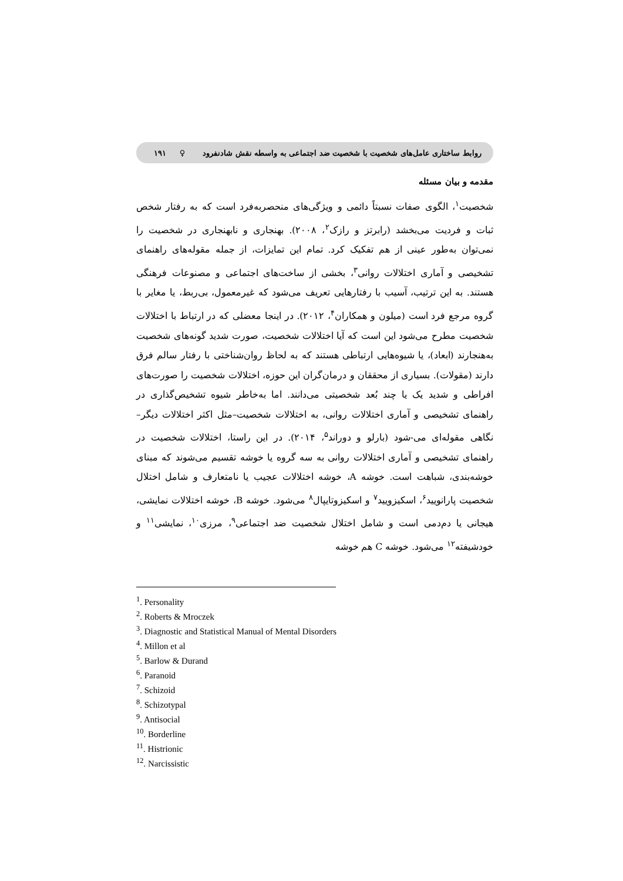روابط ساختاری عامل‌های شخصیت با شخصیت ضد اجتماعی به واسطه نقش شادنفرود ♀ ۱۹۱
مقدمه و بیان مسئله
شخصیت<sup>۱</sup>، الگوی صفات نسبتاً دائمی و ویژگی‌های منحصربه‌فرد است که به رفتار شخص ثبات و فردیت می‌بخشد (رابرتز و رازک<sup>۲</sup>، ۲۰۰۸). بهنجاری و نابهنجاری در شخصیت را نمی‌توان به‌طور عینی از هم تفکیک کرد. تمام این تمایزات، از جمله مقوله‌های راهنمای تشخیصی و آماری اختلالات روانی<sup>۳</sup>، بخشی از ساخت‌های اجتماعی و مصنوعات فرهنگی هستند. به این ترتیب، آسیب با رفتارهایی تعریف می‌شود که غیرمعمول، بی‌ربط، یا مغایر با گروه مرجع فرد است (میلون و همکاران<sup>۴</sup>، ۲۰۱۲). در اینجا معضلی که در ارتباط با اختلالات شخصیت مطرح می‌شود این است که آیا اختلالات شخصیت، صورت شدید گونه‌های شخصیت به‌هنجارند (ابعاد)، یا شیوه‌هایی ارتباطی هستند که به لحاظ روان‌شناختی با رفتار سالم فرق دارند (مقولات). بسیاری از محققان و درمان‌گران این حوزه، اختلالات شخصیت را صورت‌های افراطی و شدید یک یا چند بُعد شخصیتی می‌دانند. اما به‌خاطر شیوه تشخیص‌گذاری در راهنمای تشخیصی و آماری اختلالات روانی، به اختلالات شخصیت–مثل اکثر اختلالات دیگر– نگاهی مقوله‌ای می-شود (بارلو و دوراند<sup>۵</sup>، ۲۰۱۴). در این راستا، اختلالات شخصیت در راهنمای تشخیصی و آماری اختلالات روانی به سه گروه یا خوشه تقسیم می‌شوند که مبنای خوشه‌بندی، شباهت است. خوشه A، خوشه اختلالات عجیب یا نامتعارف و شامل اختلال شخصیت پارانویید<sup>۶</sup>، اسکیزویید<sup>۷</sup> و اسکیزوتایپال<sup>۸</sup> می‌شود. خوشه B، خوشه اختلالات نمایشی، هیجانی یا دم‌دمی است و شامل اختلال شخصیت ضد اجتماعی<sup>۹</sup>، مرزی<sup>۱۰</sup>، نمایشی<sup>۱۱</sup> و خودشیفته<sup>۱۲</sup> می‌شود. خوشه C هم خوشه
<sup>1</sup>. Personality
<sup>2</sup>. Roberts & Mroczek
<sup>3</sup>. Diagnostic and Statistical Manual of Mental Disorders
<sup>4</sup>. Millon et al
<sup>5</sup>. Barlow & Durand
<sup>6</sup>. Paranoid
<sup>7</sup>. Schizoid
<sup>8</sup>. Schizotypal
<sup>9</sup>. Antisocial
<sup>10</sup>. Borderline
<sup>11</sup>. Histrionic
<sup>12</sup>. Narcissistic